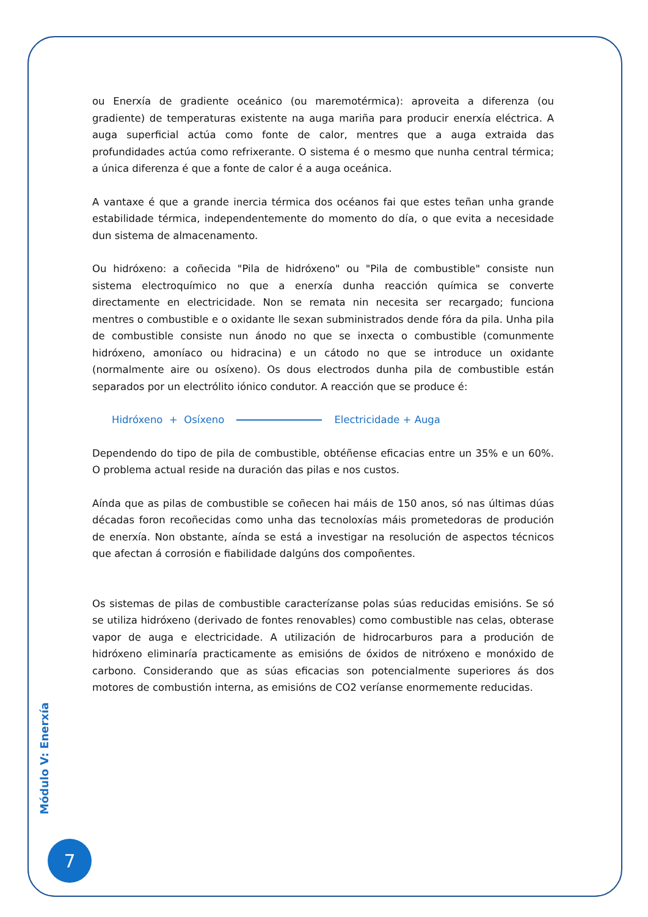ou Enerxía de gradiente oceánico (ou maremotérmica): aproveita a diferenza (ou gradiente) de temperaturas existente na auga mariña para producir enerxía eléctrica. A auga superficial actúa como fonte de calor, mentres que a auga extraida das profundidades actúa como refrixerante. O sistema é o mesmo que nunha central térmica; a única diferenza é que a fonte de calor é a auga oceánica.
A vantaxe é que a grande inercia térmica dos océanos fai que estes teñan unha grande estabilidade térmica, independentemente do momento do día, o que evita a necesidade dun sistema de almacenamento.
Ou hidróxeno: a coñecida "Pila de hidróxeno" ou "Pila de combustible" consiste nun sistema electroquímico no que a enerxía dunha reacción química se converte directamente en electricidade. Non se remata nin necesita ser recargado; funciona mentres o combustible e o oxidante lle sexan subministrados dende fóra da pila. Unha pila de combustible consiste nun ánodo no que se inxecta o combustible (comunmente hidróxeno, amoníaco ou hidracina) e un cátodo no que se introduce un oxidante (normalmente aire ou osíxeno). Os dous electrodos dunha pila de combustible están separados por un electrólito iónico condutor. A reacción que se produce é:
Hidróxeno + Osíxeno Electricidade + Auga
Dependendo do tipo de pila de combustible, obtéñense eficacias entre un 35% e un 60%. O problema actual reside na duración das pilas e nos custos.
Aínda que as pilas de combustible se coñecen hai máis de 150 anos, só nas últimas dúas décadas foron recoñecidas como unha das tecnoloxías máis prometedoras de produción de enerxía. Non obstante, aínda se está a investigar na resolución de aspectos técnicos que afectan á corrosión e fiabilidade dalgúns dos compoñentes.
Os sistemas de pilas de combustible caracterízanse polas súas reducidas emisións. Se só se utiliza hidróxeno (derivado de fontes renovables) como combustible nas celas, obterase vapor de auga e electricidade. A utilización de hidrocarburos para a produción de hidróxeno eliminaría practicamente as emisións de óxidos de nitróxeno e monóxido de carbono. Considerando que as súas eficacias son potencialmente superiores ás dos motores de combustión interna, as emisións de CO2 veríanse enormemente reducidas.
Módulo V: Enerxía
7